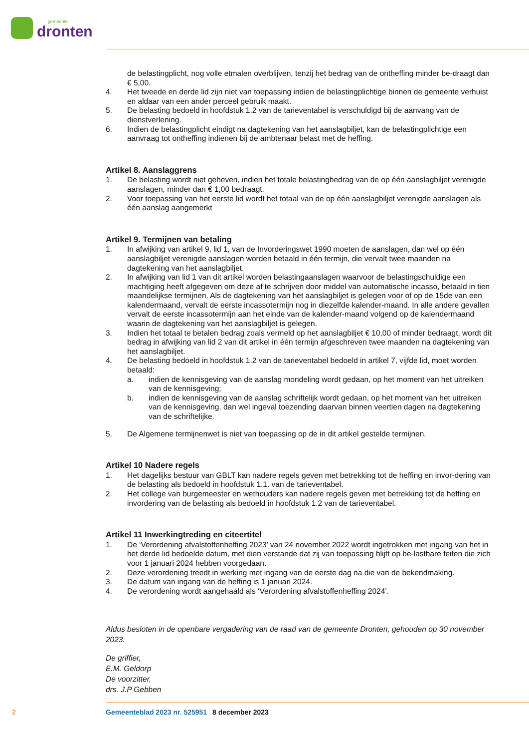gemeente
dronten
de belastingplicht, nog volle etmalen overblijven, tenzij het bedrag van de ontheffing minder be-draagt dan € 5,00.
4. Het tweede en derde lid zijn niet van toepassing indien de belastingplichtige binnen de gemeente verhuist en aldaar van een ander perceel gebruik maakt.
5. De belasting bedoeld in hoofdstuk 1.2 van de tarieventabel is verschuldigd bij de aanvang van de dienstverlening.
6. Indien de belastingplicht eindigt na dagtekening van het aanslagbiljet, kan de belastingplichtige een aanvraag tot ontheffing indienen bij de ambtenaar belast met de heffing.
Artikel 8. Aanslaggrens
1. De belasting wordt niet geheven, indien het totale belastingbedrag van de op één aanslagbiljet verenigde aanslagen, minder dan € 1,00 bedraagt.
2. Voor toepassing van het eerste lid wordt het totaal van de op één aanslagbiljet verenigde aanslagen als één aanslag aangemerkt
Artikel 9. Termijnen van betaling
1. In afwijking van artikel 9, lid 1, van de Invorderingswet 1990 moeten de aanslagen, dan wel op één aanslagbiljet verenigde aanslagen worden betaald in één termijn, die vervalt twee maanden na dagtekening van het aanslagbiljet.
2. In afwijking van lid 1 van dit artikel worden belastingaanslagen waarvoor de belastingschuldige een machtiging heeft afgegeven om deze af te schrijven door middel van automatische incasso, betaald in tien maandelijkse termijnen. Als de dagtekening van het aanslagbiljet is gelegen voor of op de 15de van een kalendermaand, vervalt de eerste incassotermijn nog in diezelfde kalender-maand. In alle andere gevallen vervalt de eerste incassotermijn aan het einde van de kalender-maand volgend op de kalendermaand waarin de dagtekening van het aanslagbiljet is gelegen.
3. Indien het totaal te betalen bedrag zoals vermeld op het aanslagbiljet € 10,00 of minder bedraagt, wordt dit bedrag in afwijking van lid 2 van dit artikel in één termijn afgeschreven twee maanden na dagtekening van het aanslagbiljet.
4. De belasting bedoeld in hoofdstuk 1.2 van de tarieventabel bedoeld in artikel 7, vijfde lid, moet worden betaald:
a. indien de kennisgeving van de aanslag mondeling wordt gedaan, op het moment van het uitreiken van de kennisgeving;
b. indien de kennisgeving van de aanslag schriftelijk wordt gedaan, op het moment van het uitreiken van de kennisgeving, dan wel ingeval toezending daarvan binnen veertien dagen na dagtekening van de schriftelijke.
5. De Algemene termijnenwet is niet van toepassing op de in dit artikel gestelde termijnen.
Artikel 10 Nadere regels
1. Het dagelijks bestuur van GBLT kan nadere regels geven met betrekking tot de heffing en invor-dering van de belasting als bedoeld in hoofdstuk 1.1. van de tarieventabel.
2. Het college van burgemeester en wethouders kan nadere regels geven met betrekking tot de heffing en invordering van de belasting als bedoeld in hoofdstuk 1.2 van de tarieventabel.
Artikel 11 Inwerkingtreding en citeertitel
1. De ‘Verordening afvalstoffenheffing 2023’ van 24 november 2022 wordt ingetrokken met ingang van het in het derde lid bedoelde datum, met dien verstande dat zij van toepassing blijft op be-lastbare feiten die zich voor 1 januari 2024 hebben voorgedaan.
2. Deze verordening treedt in werking met ingang van de eerste dag na die van de bekendmaking.
3. De datum van ingang van de heffing is 1 januari 2024.
4. De verordening wordt aangehaald als ‘Verordening afvalstoffenheffing 2024’.
Aldus besloten in de openbare vergadering van de raad van de gemeente Dronten, gehouden op 30 november 2023.
De griffier,
E.M. Geldorp
De voorzitter,
drs. J.P Gebben
2 Gemeenteblad 2023 nr. 525951 8 december 2023